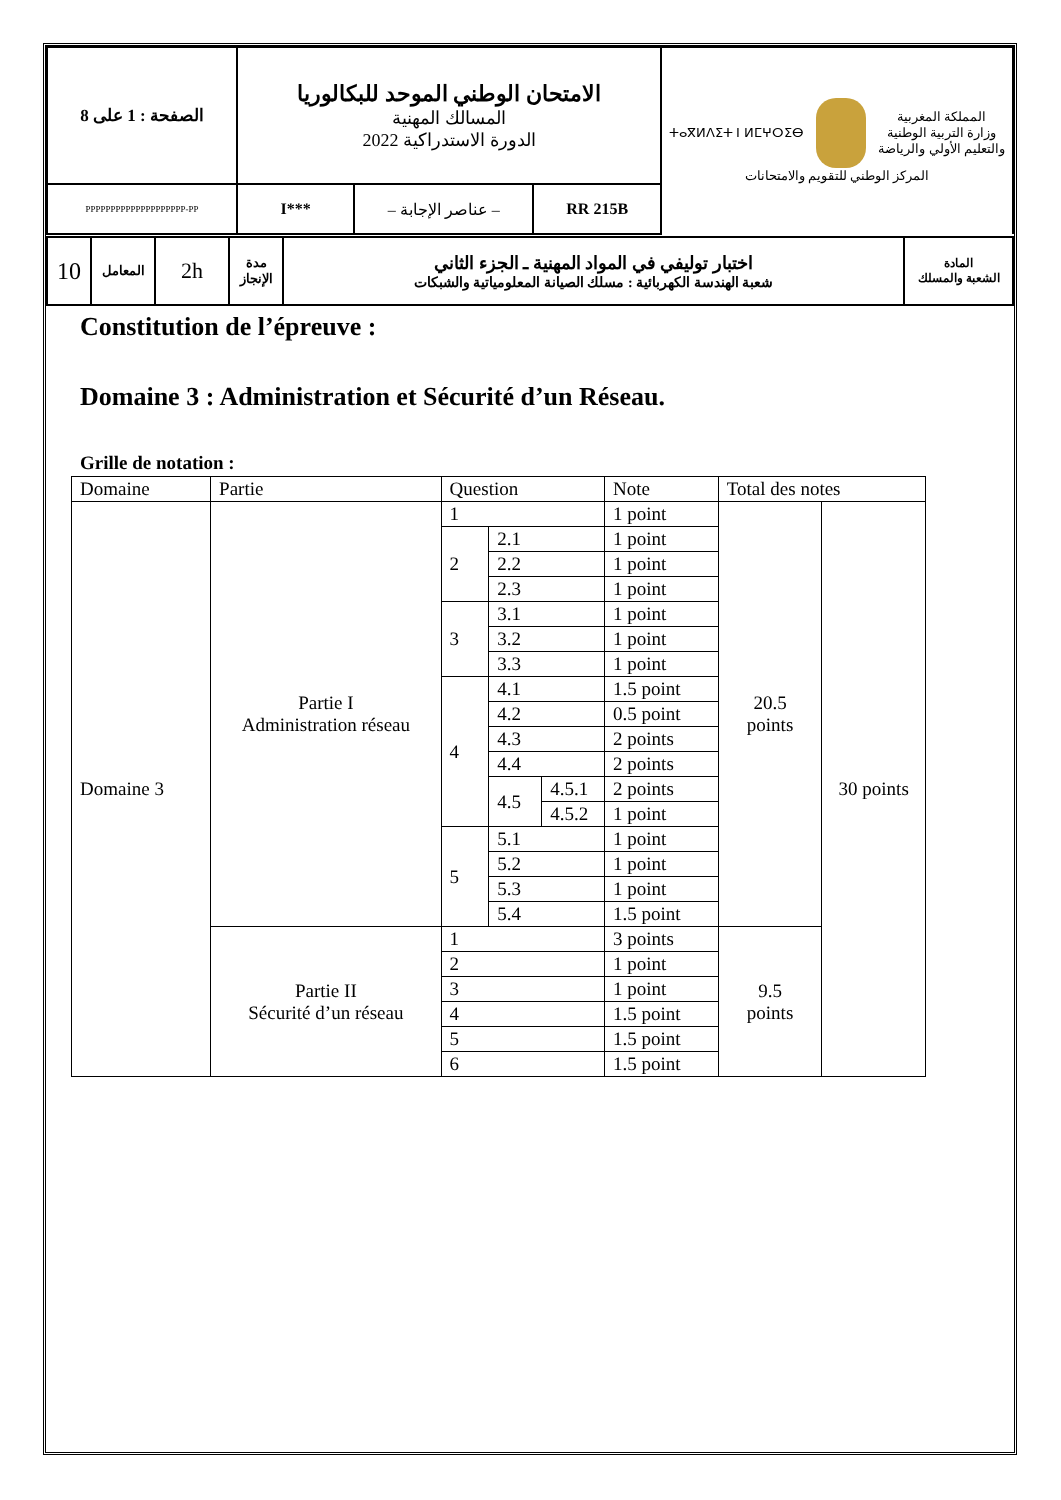| الصفحة : 1 على 8 | الامتحان الوطني الموحد للبكالوريا المسالك المهنية الدورة الاستدراكية 2022 | | | ⵜⴰⴳⵍⴷⵉⵜ ⵏ ⵍⵎⵖⵔⵉⴱ المملكة المغربية وزارة التربية الوطنية والتعليم الأولي والرياضة المركز الوطني للتقويم والامتحانات |
| PPPPPPPPPPPPPPPPPPPP-PP | I*** | – عناصر الإجابة – | RR 215B | |
| 10 | المعامل | 2h | مدة الإنجاز | اختبار توليفي في المواد المهنية ـ الجزء الثاني شعبة الهندسة الكهربائية : مسلك الصيانة المعلومياتية والشبكات | المادة الشعبة والمسلك |
Constitution de l’épreuve :
Domaine 3 : Administration et Sécurité d’un Réseau.
Grille de notation :
| Domaine | Partie | Question | | | Note | Total des notes | |
| Domaine 3 | Partie I Administration réseau | 1 | | | 1 point | 20.5 points | 30 points |
| | | 2 | 2.1 | | 1 point | | |
| | | | 2.2 | | 1 point | | |
| | | | 2.3 | | 1 point | | |
| | | 3 | 3.1 | | 1 point | | |
| | | | 3.2 | | 1 point | | |
| | | | 3.3 | | 1 point | | |
| | | 4 | 4.1 | | 1.5 point | | |
| | | | 4.2 | | 0.5 point | | |
| | | | 4.3 | | 2 points | | |
| | | | 4.4 | | 2 points | | |
| | | | 4.5 | 4.5.1 | 2 points | | |
| | | | | 4.5.2 | 1 point | | |
| | | 5 | 5.1 | | 1 point | | |
| | | | 5.2 | | 1 point | | |
| | | | 5.3 | | 1 point | | |
| | | | 5.4 | | 1.5 point | | |
| | Partie II Sécurité d’un réseau | 1 | | | 3 points | 9.5 points | |
| | | 2 | | | 1 point | | |
| | | 3 | | | 1 point | | |
| | | 4 | | | 1.5 point | | |
| | | 5 | | | 1.5 point | | |
| | | 6 | | | 1.5 point | | |